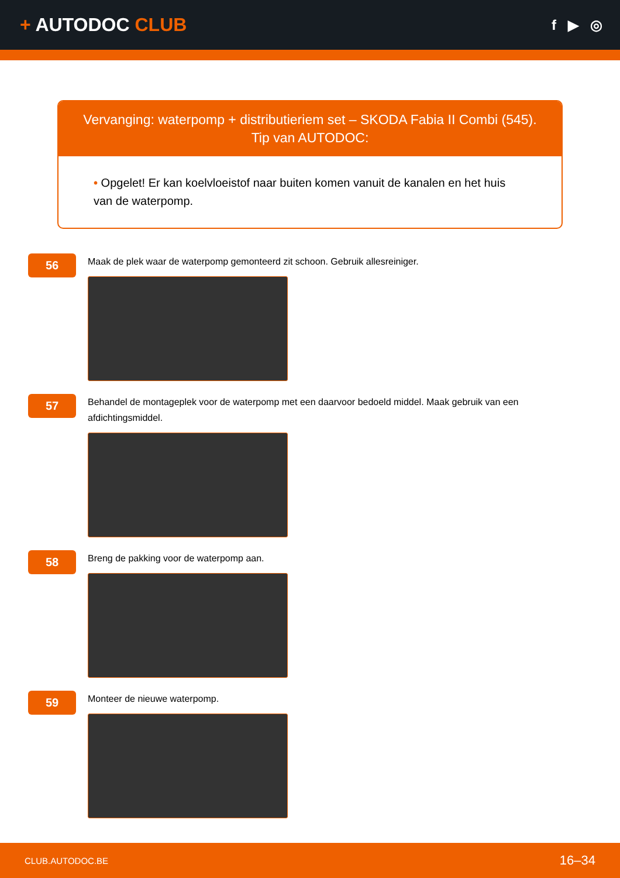+ AUTODOC CLUB
f ▶ ◎
Vervanging: waterpomp + distributieriem set – SKODA Fabia II Combi (545).
Tip van AUTODOC:
• Opgelet! Er kan koelvloeistof naar buiten komen vanuit de kanalen en het huis van de waterpomp.
56
Maak de plek waar de waterpomp gemonteerd zit schoon. Gebruik allesreiniger.
57
Behandel de montageplek voor de waterpomp met een daarvoor bedoeld middel. Maak gebruik van een afdichtingsmiddel.
58
Breng de pakking voor de waterpomp aan.
59
Monteer de nieuwe waterpomp.
CLUB.AUTODOC.BE 16–34